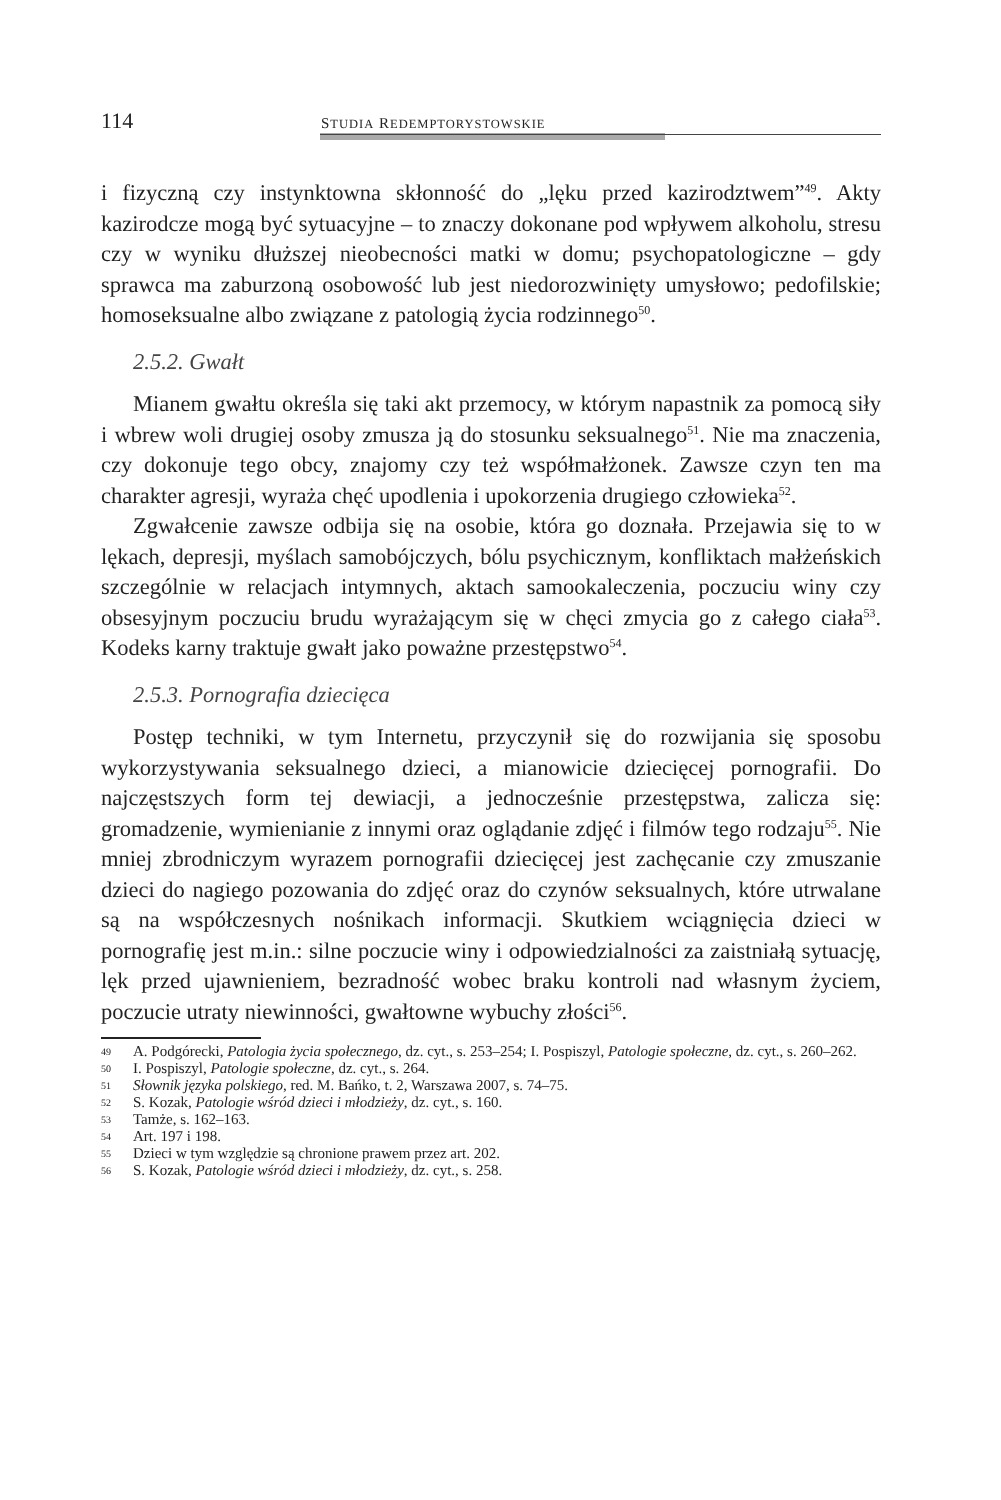114 STUDIA REDEMPTORYSTOWSKIE
i fizyczną czy instynktowna skłonność do „lęku przed kazirodztwem”<sup>49</sup>. Akty kazirodcze mogą być sytuacyjne – to znaczy dokonane pod wpływem alkoholu, stresu czy w wyniku dłuższej nieobecności matki w domu; psychopatologiczne – gdy sprawca ma zaburzoną osobowość lub jest niedorozwinięty umysłowo; pedofilskie; homoseksualne albo związane z patologią życia rodzinnego<sup>50</sup>.
2.5.2. Gwałt
Mianem gwałtu określa się taki akt przemocy, w którym napastnik za pomocą siły i wbrew woli drugiej osoby zmusza ją do stosunku seksualnego<sup>51</sup>. Nie ma znaczenia, czy dokonuje tego obcy, znajomy czy też współmałżonek. Zawsze czyn ten ma charakter agresji, wyraża chęć upodlenia i upokorzenia drugiego człowieka<sup>52</sup>.
Zgwałcenie zawsze odbija się na osobie, która go doznała. Przejawia się to w lękach, depresji, myślach samobójczych, bólu psychicznym, konfliktach małżeńskich szczególnie w relacjach intymnych, aktach samookaleczenia, poczuciu winy czy obsesyjnym poczuciu brudu wyrażającym się w chęci zmycia go z całego ciała<sup>53</sup>. Kodeks karny traktuje gwałt jako poważne przestępstwo<sup>54</sup>.
2.5.3. Pornografia dziecięca
Postęp techniki, w tym Internetu, przyczynił się do rozwijania się sposobu wykorzystywania seksualnego dzieci, a mianowicie dziecięcej pornografii. Do najczęstszych form tej dewiacji, a jednocześnie przestępstwa, zalicza się: gromadzenie, wymienianie z innymi oraz oglądanie zdjęć i filmów tego rodzaju<sup>55</sup>. Nie mniej zbrodniczym wyrazem pornografii dziecięcej jest zachęcanie czy zmuszanie dzieci do nagiego pozowania do zdjęć oraz do czynów seksualnych, które utrwalane są na współczesnych nośnikach informacji. Skutkiem wciągnięcia dzieci w pornografię jest m.in.: silne poczucie winy i odpowiedzialności za zaistniałą sytuację, lęk przed ujawnieniem, bezradność wobec braku kontroli nad własnym życiem, poczucie utraty niewinności, gwałtowne wybuchy złości<sup>56</sup>.
49 A. Podgórecki, Patologia życia społecznego, dz. cyt., s. 253–254; I. Pospiszyl, Patologie społeczne, dz. cyt., s. 260–262.
50 I. Pospiszyl, Patologie społeczne, dz. cyt., s. 264.
51 Słownik języka polskiego, red. M. Bańko, t. 2, Warszawa 2007, s. 74–75.
52 S. Kozak, Patologie wśród dzieci i młodzieży, dz. cyt., s. 160.
53 Tamże, s. 162–163.
54 Art. 197 i 198.
55 Dzieci w tym względzie są chronione prawem przez art. 202.
56 S. Kozak, Patologie wśród dzieci i młodzieży, dz. cyt., s. 258.